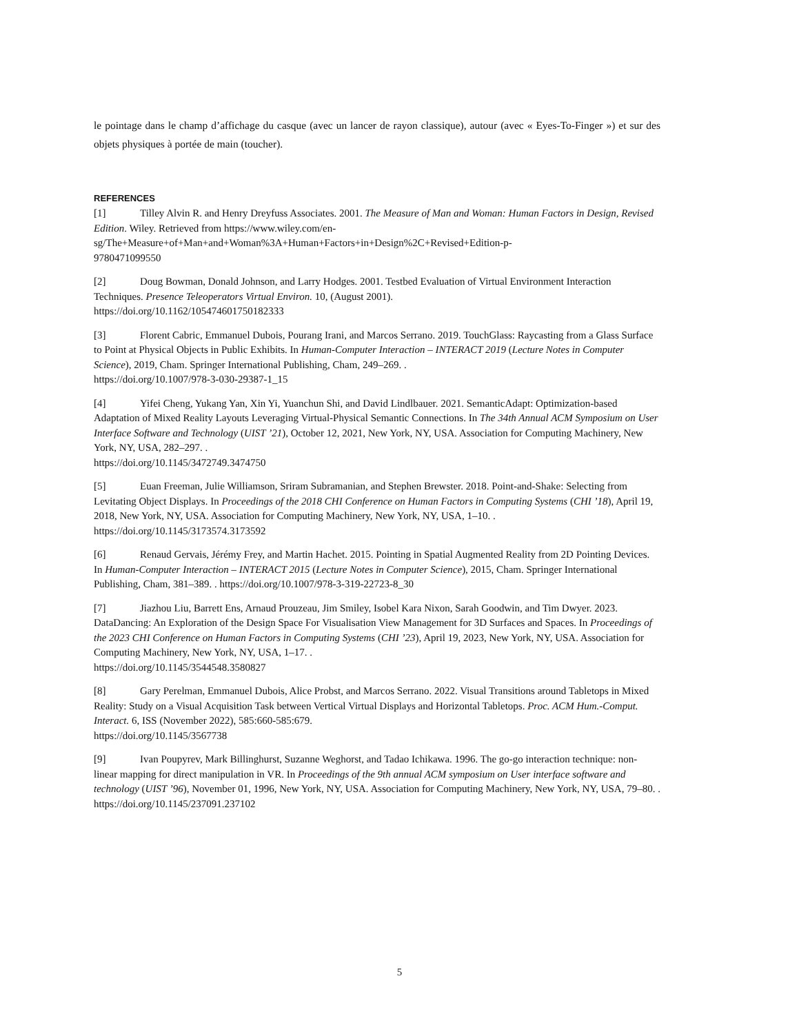le pointage dans le champ d’affichage du casque (avec un lancer de rayon classique), autour (avec « Eyes-To-Finger ») et sur des objets physiques à portée de main (toucher).
REFERENCES
[1] Tilley Alvin R. and Henry Dreyfuss Associates. 2001. The Measure of Man and Woman: Human Factors in Design, Revised Edition. Wiley. Retrieved from https://www.wiley.com/en-
sg/The+Measure+of+Man+and+Woman%3A+Human+Factors+in+Design%2C+Revised+Edition-p-
9780471099550
[2] Doug Bowman, Donald Johnson, and Larry Hodges. 2001. Testbed Evaluation of Virtual Environment Interaction Techniques. Presence Teleoperators Virtual Environ. 10, (August 2001).
https://doi.org/10.1162/105474601750182333
[3] Florent Cabric, Emmanuel Dubois, Pourang Irani, and Marcos Serrano. 2019. TouchGlass: Raycasting from a Glass Surface to Point at Physical Objects in Public Exhibits. In Human-Computer Interaction – INTERACT 2019 (Lecture Notes in Computer Science), 2019, Cham. Springer International Publishing, Cham, 249–269. .
https://doi.org/10.1007/978-3-030-29387-1_15
[4] Yifei Cheng, Yukang Yan, Xin Yi, Yuanchun Shi, and David Lindlbauer. 2021. SemanticAdapt: Optimization-based Adaptation of Mixed Reality Layouts Leveraging Virtual-Physical Semantic Connections. In The 34th Annual ACM Symposium on User Interface Software and Technology (UIST ’21), October 12, 2021, New York, NY, USA. Association for Computing Machinery, New York, NY, USA, 282–297. .
https://doi.org/10.1145/3472749.3474750
[5] Euan Freeman, Julie Williamson, Sriram Subramanian, and Stephen Brewster. 2018. Point-and-Shake: Selecting from Levitating Object Displays. In Proceedings of the 2018 CHI Conference on Human Factors in Computing Systems (CHI ’18), April 19, 2018, New York, NY, USA. Association for Computing Machinery, New York, NY, USA, 1–10. . https://doi.org/10.1145/3173574.3173592
[6] Renaud Gervais, Jérémy Frey, and Martin Hachet. 2015. Pointing in Spatial Augmented Reality from 2D Pointing Devices. In Human-Computer Interaction – INTERACT 2015 (Lecture Notes in Computer Science), 2015, Cham. Springer International Publishing, Cham, 381–389. . https://doi.org/10.1007/978-3-319-22723-8_30
[7] Jiazhou Liu, Barrett Ens, Arnaud Prouzeau, Jim Smiley, Isobel Kara Nixon, Sarah Goodwin, and Tim Dwyer. 2023. DataDancing: An Exploration of the Design Space For Visualisation View Management for 3D Surfaces and Spaces. In Proceedings of the 2023 CHI Conference on Human Factors in Computing Systems (CHI ’23), April 19, 2023, New York, NY, USA. Association for Computing Machinery, New York, NY, USA, 1–17. .
https://doi.org/10.1145/3544548.3580827
[8] Gary Perelman, Emmanuel Dubois, Alice Probst, and Marcos Serrano. 2022. Visual Transitions around Tabletops in Mixed Reality: Study on a Visual Acquisition Task between Vertical Virtual Displays and Horizontal Tabletops. Proc. ACM Hum.-Comput. Interact. 6, ISS (November 2022), 585:660-585:679.
https://doi.org/10.1145/3567738
[9] Ivan Poupyrev, Mark Billinghurst, Suzanne Weghorst, and Tadao Ichikawa. 1996. The go-go interaction technique: non-linear mapping for direct manipulation in VR. In Proceedings of the 9th annual ACM symposium on User interface software and technology (UIST ’96), November 01, 1996, New York, NY, USA. Association for Computing Machinery, New York, NY, USA, 79–80. . https://doi.org/10.1145/237091.237102
5